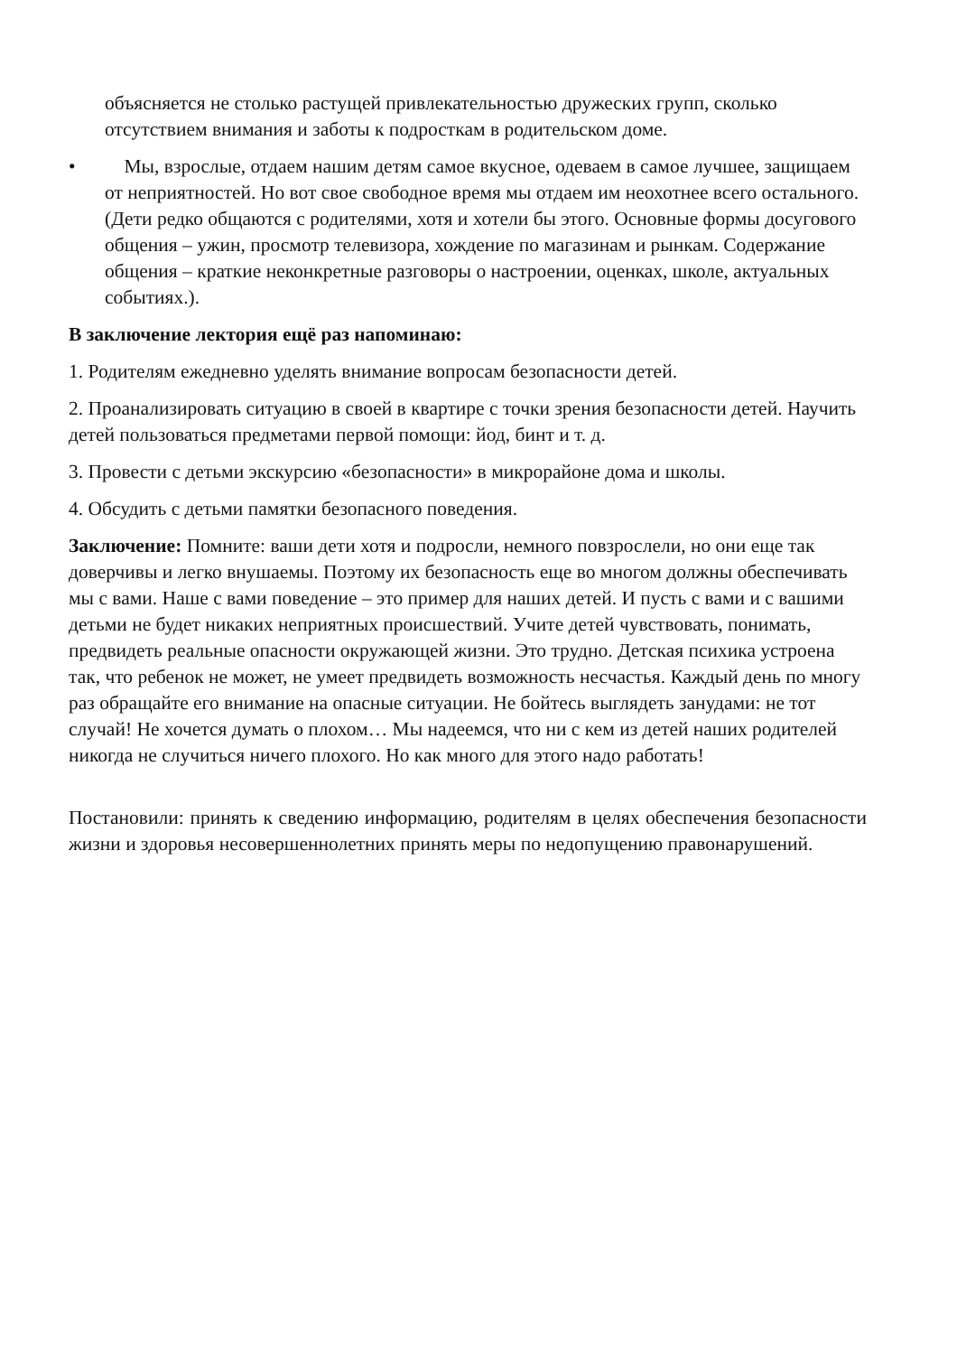объясняется не столько растущей привлекательностью дружеских групп, сколько отсутствием внимания и заботы к подросткам в родительском доме.
• Мы, взрослые, отдаем нашим детям самое вкусное, одеваем в самое лучшее, защищаем от неприятностей. Но вот свое свободное время мы отдаем им неохотнее всего остального. (Дети редко общаются с родителями, хотя и хотели бы этого. Основные формы досугового общения – ужин, просмотр телевизора, хождение по магазинам и рынкам. Содержание общения – краткие неконкретные разговоры о настроении, оценках, школе, актуальных событиях.).
В заключение лектория ещё раз напоминаю:
1. Родителям ежедневно уделять внимание вопросам безопасности детей.
2. Проанализировать ситуацию в своей в квартире с точки зрения безопасности детей. Научить детей пользоваться предметами первой помощи: йод, бинт и т. д.
3. Провести с детьми экскурсию «безопасности» в микрорайоне дома и школы.
4. Обсудить с детьми памятки безопасного поведения.
Заключение: Помните: ваши дети хотя и подросли, немного повзрослели, но они еще так доверчивы и легко внушаемы. Поэтому их безопасность еще во многом должны обеспечивать мы с вами. Наше с вами поведение – это пример для наших детей. И пусть с вами и с вашими детьми не будет никаких неприятных происшествий. Учите детей чувствовать, понимать, предвидеть реальные опасности окружающей жизни. Это трудно. Детская психика устроена так, что ребенок не может, не умеет предвидеть возможность несчастья. Каждый день по многу раз обращайте его внимание на опасные ситуации. Не бойтесь выглядеть занудами: не тот случай! Не хочется думать о плохом… Мы надеемся, что ни с кем из детей наших родителей никогда не случиться ничего плохого. Но как много для этого надо работать!
Постановили: принять к сведению информацию, родителям в целях обеспечения безопасности жизни и здоровья несовершеннолетних принять меры по недопущению правонарушений.